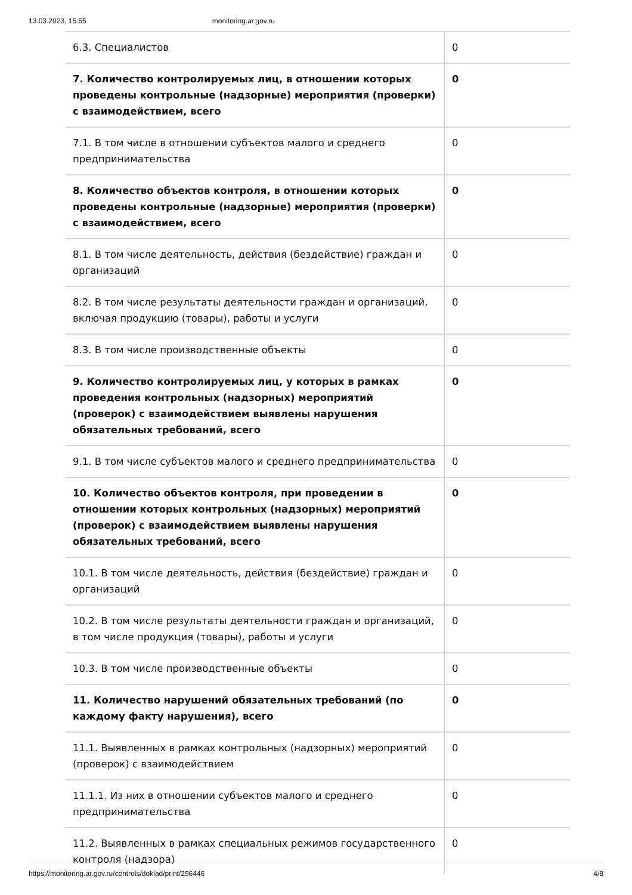13.03.2023, 15:55 monitoring.ar.gov.ru
| 6.3. Специалистов | 0 |
| 7. Количество контролируемых лиц, в отношении которых проведены контрольные (надзорные) мероприятия (проверки) с взаимодействием, всего | 0 |
| 7.1. В том числе в отношении субъектов малого и среднего предпринимательства | 0 |
| 8. Количество объектов контроля, в отношении которых проведены контрольные (надзорные) мероприятия (проверки) с взаимодействием, всего | 0 |
| 8.1. В том числе деятельность, действия (бездействие) граждан и организаций | 0 |
| 8.2. В том числе результаты деятельности граждан и организаций, включая продукцию (товары), работы и услуги | 0 |
| 8.3. В том числе производственные объекты | 0 |
| 9. Количество контролируемых лиц, у которых в рамках проведения контрольных (надзорных) мероприятий (проверок) с взаимодействием выявлены нарушения обязательных требований, всего | 0 |
| 9.1. В том числе субъектов малого и среднего предпринимательства | 0 |
| 10. Количество объектов контроля, при проведении в отношении которых контрольных (надзорных) мероприятий (проверок) с взаимодействием выявлены нарушения обязательных требований, всего | 0 |
| 10.1. В том числе деятельность, действия (бездействие) граждан и организаций | 0 |
| 10.2. В том числе результаты деятельности граждан и организаций, в том числе продукция (товары), работы и услуги | 0 |
| 10.3. В том числе производственные объекты | 0 |
| 11. Количество нарушений обязательных требований (по каждому факту нарушения), всего | 0 |
| 11.1. Выявленных в рамках контрольных (надзорных) мероприятий (проверок) с взаимодействием | 0 |
| 11.1.1. Из них в отношении субъектов малого и среднего предпринимательства | 0 |
| 11.2. Выявленных в рамках специальных режимов государственного контроля (надзора) | 0 |
https://monitoring.ar.gov.ru/controls/doklad/print/296446 4/8